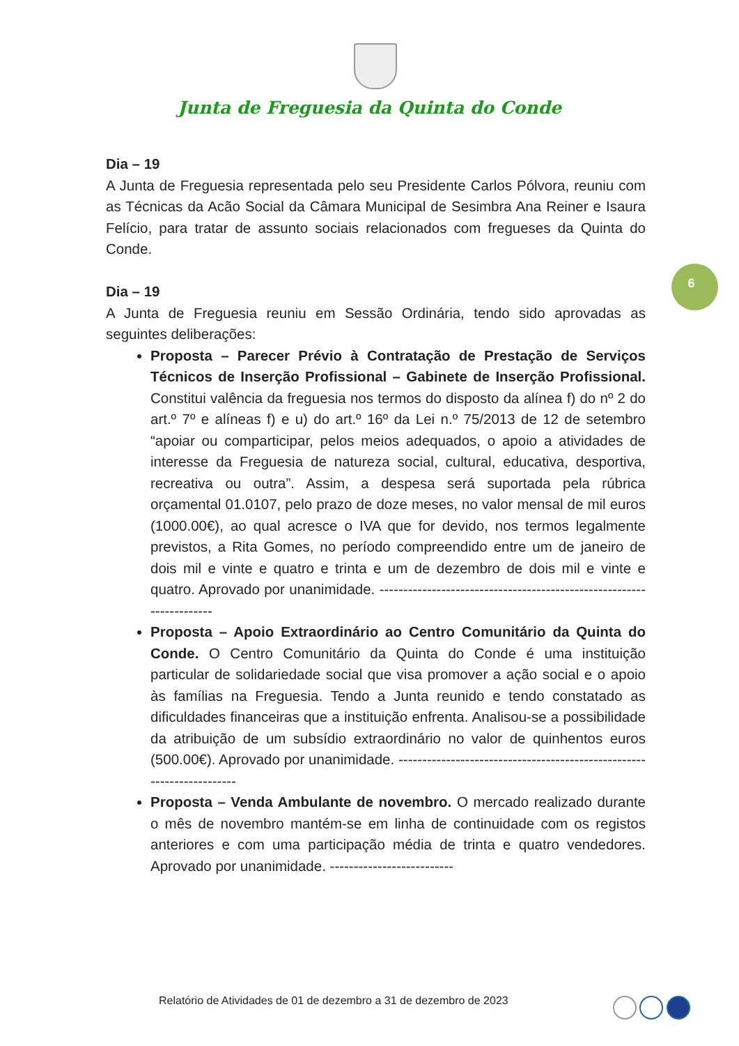Junta de Freguesia da Quinta do Conde
6
Dia – 19
A Junta de Freguesia representada pelo seu Presidente Carlos Pólvora, reuniu com as Técnicas da Acão Social da Câmara Municipal de Sesimbra Ana Reiner e Isaura Felício, para tratar de assunto sociais relacionados com fregueses da Quinta do Conde.
Dia – 19
A Junta de Freguesia reuniu em Sessão Ordinária, tendo sido aprovadas as seguintes deliberações:
Proposta – Parecer Prévio à Contratação de Prestação de Serviços Técnicos de Inserção Profissional – Gabinete de Inserção Profissional. Constitui valência da freguesia nos termos do disposto da alínea f) do nº 2 do art.º 7º e alíneas f) e u) do art.º 16º da Lei n.º 75/2013 de 12 de setembro “apoiar ou comparticipar, pelos meios adequados, o apoio a atividades de interesse da Freguesia de natureza social, cultural, educativa, desportiva, recreativa ou outra”. Assim, a despesa será suportada pela rúbrica orçamental 01.0107, pelo prazo de doze meses, no valor mensal de mil euros (1000.00€), ao qual acresce o IVA que for devido, nos termos legalmente previstos, a Rita Gomes, no período compreendido entre um de janeiro de dois mil e vinte e quatro e trinta e um de dezembro de dois mil e vinte e quatro. Aprovado por unanimidade. ---------------------------------------------------------------------
Proposta – Apoio Extraordinário ao Centro Comunitário da Quinta do Conde. O Centro Comunitário da Quinta do Conde é uma instituição particular de solidariedade social que visa promover a ação social e o apoio às famílias na Freguesia. Tendo a Junta reunido e tendo constatado as dificuldades financeiras que a instituição enfrenta. Analisou-se a possibilidade da atribuição de um subsídio extraordinário no valor de quinhentos euros (500.00€). Aprovado por unanimidade. ----------------------------------------------------------------------
Proposta – Venda Ambulante de novembro. O mercado realizado durante o mês de novembro mantém-se em linha de continuidade com os registos anteriores e com uma participação média de trinta e quatro vendedores. Aprovado por unanimidade. --------------------------
Relatório de Atividades de 01 de dezembro a 31 de dezembro de 2023